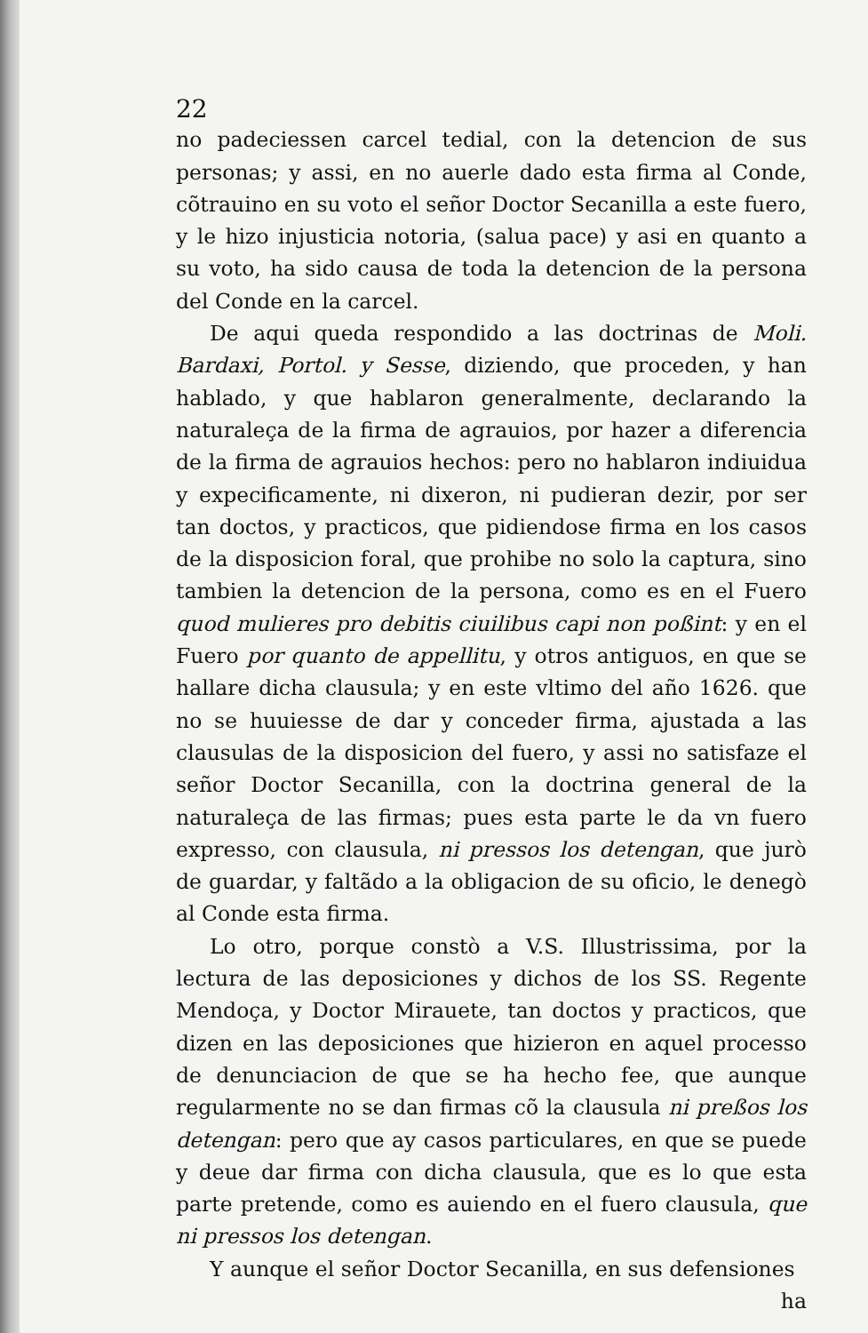22
no padeciessen carcel tedial, con la detencion de sus personas; y assi, en no auerle dado esta firma al Conde, cõtrauino en su voto el señor Doctor Secanilla a este fuero, y le hizo injusticia notoria, (salua pace) y asi en quanto a su voto, ha sido causa de toda la detencion de la persona del Conde en la carcel.
De aqui queda respondido a las doctrinas de Moli. Bardaxi, Portol. y Sesse, diziendo, que proceden, y han hablado, y que hablaron generalmente, declarando la naturaleça de la firma de agrauios, por hazer a diferencia de la firma de agrauios hechos: pero no hablaron indiuidua y expecificamente, ni dixeron, ni pudieran dezir, por ser tan doctos, y practicos, que pidiendose firma en los casos de la disposicion foral, que prohibe no solo la captura, sino tambien la detencion de la persona, como es en el Fuero quod mulieres pro debitis ciuilibus capi non poßint: y en el Fuero por quanto de appellitu, y otros antiguos, en que se hallare dicha clausula; y en este vltimo del año 1626. que no se huuiesse de dar y conceder firma, ajustada a las clausulas de la disposicion del fuero, y assi no satisfaze el señor Doctor Secanilla, con la doctrina general de la naturaleça de las firmas; pues esta parte le da vn fuero expresso, con clausula, ni pressos los detengan, que jurò de guardar, y faltãdo a la obligacion de su oficio, le denegò al Conde esta firma.
Lo otro, porque constò a V.S. Illustrissima, por la lectura de las deposiciones y dichos de los SS. Regente Mendoça, y Doctor Mirauete, tan doctos y practicos, que dizen en las deposiciones que hizieron en aquel processo de denunciacion de que se ha hecho fee, que aunque regularmente no se dan firmas cõ la clausula ni preßos los detengan: pero que ay casos particulares, en que se puede y deue dar firma con dicha clausula, que es lo que esta parte pretende, como es auiendo en el fuero clausula, que ni pressos los detengan.
Y aunque el señor Doctor Secanilla, en sus defensiones
ha